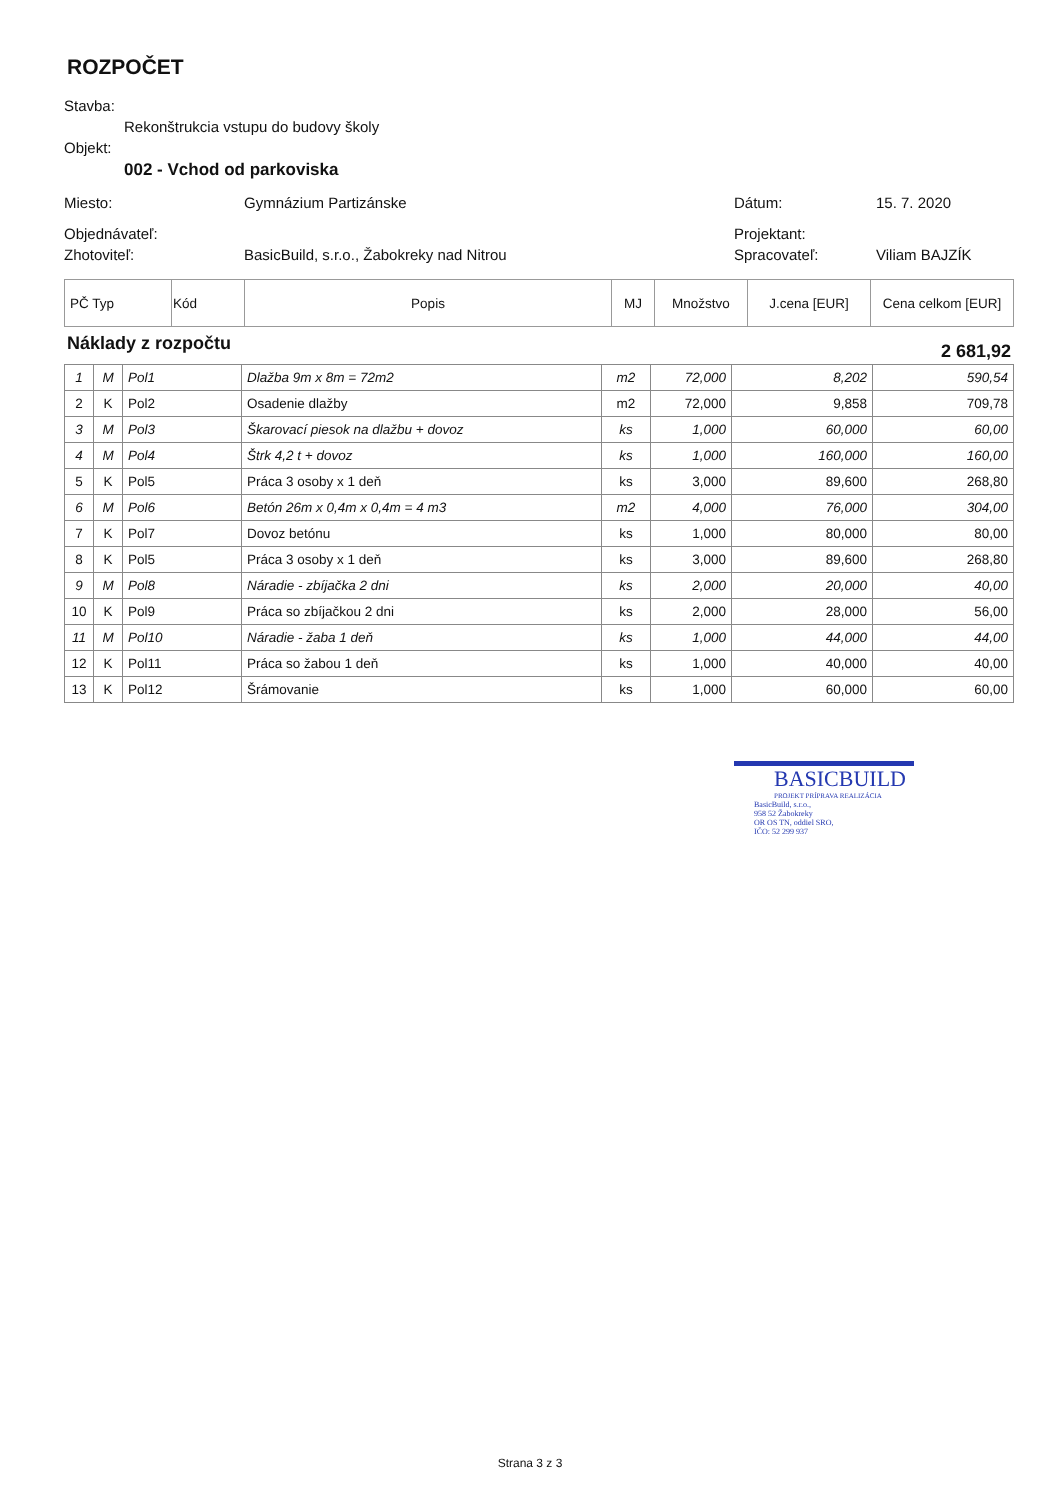ROZPOČET
Stavba:
Rekonštrukcia vstupu do budovy školy
Objekt:
002 - Vchod od parkoviska
Miesto: Gymnázium Partizánske Dátum: 15. 7. 2020
Objednávateľ: Projektant:
Zhotoviteľ: BasicBuild, s.r.o., Žabokreky nad Nitrou Spracovateľ: Viliam BAJZÍK
| PČ Typ | Kód | Popis | MJ | Množstvo | J.cena [EUR] | Cena celkom [EUR] |
Náklady z rozpočtu 2 681,92
| 1 | M | Pol1 | Dlažba 9m x 8m = 72m2 | m2 | 72,000 | 8,202 | 590,54 |
| 2 | K | Pol2 | Osadenie dlažby | m2 | 72,000 | 9,858 | 709,78 |
| 3 | M | Pol3 | Škarovací piesok na dlažbu + dovoz | ks | 1,000 | 60,000 | 60,00 |
| 4 | M | Pol4 | Štrk 4,2 t + dovoz | ks | 1,000 | 160,000 | 160,00 |
| 5 | K | Pol5 | Práca 3 osoby x 1 deň | ks | 3,000 | 89,600 | 268,80 |
| 6 | M | Pol6 | Betón 26m x 0,4m x 0,4m = 4 m3 | m2 | 4,000 | 76,000 | 304,00 |
| 7 | K | Pol7 | Dovoz betónu | ks | 1,000 | 80,000 | 80,00 |
| 8 | K | Pol5 | Práca 3 osoby x 1 deň | ks | 3,000 | 89,600 | 268,80 |
| 9 | M | Pol8 | Náradie - zbíjačka 2 dni | ks | 2,000 | 20,000 | 40,00 |
| 10 | K | Pol9 | Práca so zbíjačkou 2 dni | ks | 2,000 | 28,000 | 56,00 |
| 11 | M | Pol10 | Náradie - žaba 1 deň | ks | 1,000 | 44,000 | 44,00 |
| 12 | K | Pol11 | Práca so žabou 1 deň | ks | 1,000 | 40,000 | 40,00 |
| 13 | K | Pol12 | Šrámovanie | ks | 1,000 | 60,000 | 60,00 |
BASICBUILD
PROJEKT PRÍPRAVA REALIZÁCIA
BasicBuild, s.r.o.,
958 52 Žabokreky
OR OS TN, oddiel SRO,
IČO: 52 299 937
Strana 3 z 3